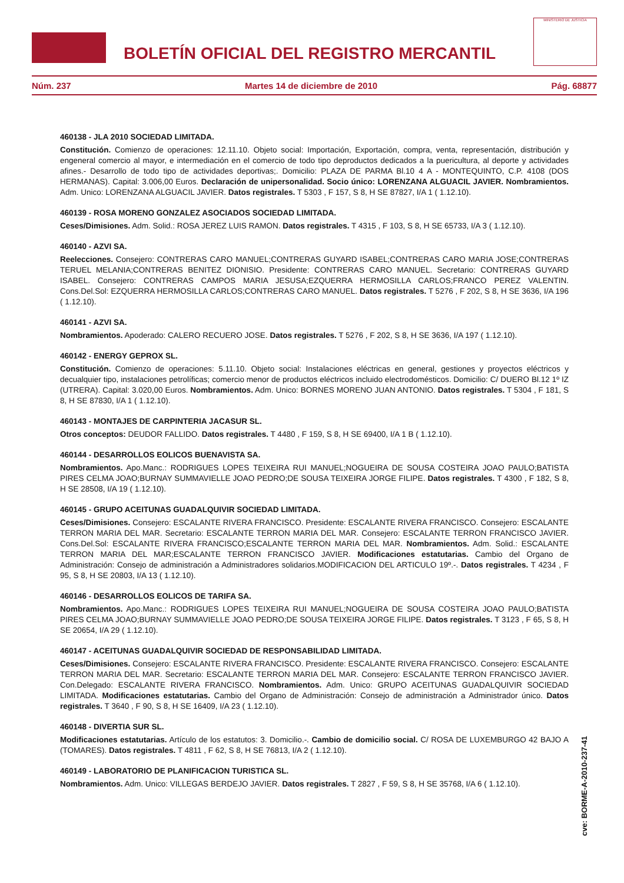BOLETÍN OFICIAL DEL REGISTRO MERCANTIL
MINISTERIO DE JUSTICIA
Núm. 237 Martes 14 de diciembre de 2010 Pág. 68877
460138 - JLA 2010 SOCIEDAD LIMITADA.
Constitución. Comienzo de operaciones: 12.11.10. Objeto social: Importación, Exportación, compra, venta, representación, distribución y engeneral comercio al mayor, e intermediación en el comercio de todo tipo deproductos dedicados a la puericultura, al deporte y actividades afines.- Desarrollo de todo tipo de actividades deportivas;. Domicilio: PLAZA DE PARMA Bl.10 4 A - MONTEQUINTO, C.P. 4108 (DOS HERMANAS). Capital: 3.006,00 Euros. Declaración de unipersonalidad. Socio único: LORENZANA ALGUACIL JAVIER. Nombramientos. Adm. Unico: LORENZANA ALGUACIL JAVIER. Datos registrales. T 5303 , F 157, S 8, H SE 87827, I/A 1 ( 1.12.10).
460139 - ROSA MORENO GONZALEZ ASOCIADOS SOCIEDAD LIMITADA.
Ceses/Dimisiones. Adm. Solid.: ROSA JEREZ LUIS RAMON. Datos registrales. T 4315 , F 103, S 8, H SE 65733, I/A 3 ( 1.12.10).
460140 - AZVI SA.
Reelecciones. Consejero: CONTRERAS CARO MANUEL;CONTRERAS GUYARD ISABEL;CONTRERAS CARO MARIA JOSE;CONTRERAS TERUEL MELANIA;CONTRERAS BENITEZ DIONISIO. Presidente: CONTRERAS CARO MANUEL. Secretario: CONTRERAS GUYARD ISABEL. Consejero: CONTRERAS CAMPOS MARIA JESUSA;EZQUERRA HERMOSILLA CARLOS;FRANCO PEREZ VALENTIN. Cons.Del.Sol: EZQUERRA HERMOSILLA CARLOS;CONTRERAS CARO MANUEL. Datos registrales. T 5276 , F 202, S 8, H SE 3636, I/A 196 ( 1.12.10).
460141 - AZVI SA.
Nombramientos. Apoderado: CALERO RECUERO JOSE. Datos registrales. T 5276 , F 202, S 8, H SE 3636, I/A 197 ( 1.12.10).
460142 - ENERGY GEPROX SL.
Constitución. Comienzo de operaciones: 5.11.10. Objeto social: Instalaciones eléctricas en general, gestiones y proyectos eléctricos y decualquier tipo, instalaciones petrolíficas; comercio menor de productos eléctricos incluido electrodomésticos. Domicilio: C/ DUERO Bl.12 1º IZ (UTRERA). Capital: 3.020,00 Euros. Nombramientos. Adm. Unico: BORNES MORENO JUAN ANTONIO. Datos registrales. T 5304 , F 181, S 8, H SE 87830, I/A 1 ( 1.12.10).
460143 - MONTAJES DE CARPINTERIA JACASUR SL.
Otros conceptos: DEUDOR FALLIDO. Datos registrales. T 4480 , F 159, S 8, H SE 69400, I/A 1 B ( 1.12.10).
460144 - DESARROLLOS EOLICOS BUENAVISTA SA.
Nombramientos. Apo.Manc.: RODRIGUES LOPES TEIXEIRA RUI MANUEL;NOGUEIRA DE SOUSA COSTEIRA JOAO PAULO;BATISTA PIRES CELMA JOAO;BURNAY SUMMAVIELLE JOAO PEDRO;DE SOUSA TEIXEIRA JORGE FILIPE. Datos registrales. T 4300 , F 182, S 8, H SE 28508, I/A 19 ( 1.12.10).
460145 - GRUPO ACEITUNAS GUADALQUIVIR SOCIEDAD LIMITADA.
Ceses/Dimisiones. Consejero: ESCALANTE RIVERA FRANCISCO. Presidente: ESCALANTE RIVERA FRANCISCO. Consejero: ESCALANTE TERRON MARIA DEL MAR. Secretario: ESCALANTE TERRON MARIA DEL MAR. Consejero: ESCALANTE TERRON FRANCISCO JAVIER. Cons.Del.Sol: ESCALANTE RIVERA FRANCISCO;ESCALANTE TERRON MARIA DEL MAR. Nombramientos. Adm. Solid.: ESCALANTE TERRON MARIA DEL MAR;ESCALANTE TERRON FRANCISCO JAVIER. Modificaciones estatutarias. Cambio del Organo de Administración: Consejo de administración a Administradores solidarios.MODIFICACION DEL ARTICULO 19º.-. Datos registrales. T 4234 , F 95, S 8, H SE 20803, I/A 13 ( 1.12.10).
460146 - DESARROLLOS EOLICOS DE TARIFA SA.
Nombramientos. Apo.Manc.: RODRIGUES LOPES TEIXEIRA RUI MANUEL;NOGUEIRA DE SOUSA COSTEIRA JOAO PAULO;BATISTA PIRES CELMA JOAO;BURNAY SUMMAVIELLE JOAO PEDRO;DE SOUSA TEIXEIRA JORGE FILIPE. Datos registrales. T 3123 , F 65, S 8, H SE 20654, I/A 29 ( 1.12.10).
460147 - ACEITUNAS GUADALQUIVIR SOCIEDAD DE RESPONSABILIDAD LIMITADA.
Ceses/Dimisiones. Consejero: ESCALANTE RIVERA FRANCISCO. Presidente: ESCALANTE RIVERA FRANCISCO. Consejero: ESCALANTE TERRON MARIA DEL MAR. Secretario: ESCALANTE TERRON MARIA DEL MAR. Consejero: ESCALANTE TERRON FRANCISCO JAVIER. Con.Delegado: ESCALANTE RIVERA FRANCISCO. Nombramientos. Adm. Unico: GRUPO ACEITUNAS GUADALQUIVIR SOCIEDAD LIMITADA. Modificaciones estatutarias. Cambio del Organo de Administración: Consejo de administración a Administrador único. Datos registrales. T 3640 , F 90, S 8, H SE 16409, I/A 23 ( 1.12.10).
460148 - DIVERTIA SUR SL.
Modificaciones estatutarias. Artículo de los estatutos: 3. Domicilio.-. Cambio de domicilio social. C/ ROSA DE LUXEMBURGO 42 BAJO A (TOMARES). Datos registrales. T 4811 , F 62, S 8, H SE 76813, I/A 2 ( 1.12.10).
460149 - LABORATORIO DE PLANIFICACION TURISTICA SL.
Nombramientos. Adm. Unico: VILLEGAS BERDEJO JAVIER. Datos registrales. T 2827 , F 59, S 8, H SE 35768, I/A 6 ( 1.12.10).
cve: BORME-A-2010-237-41